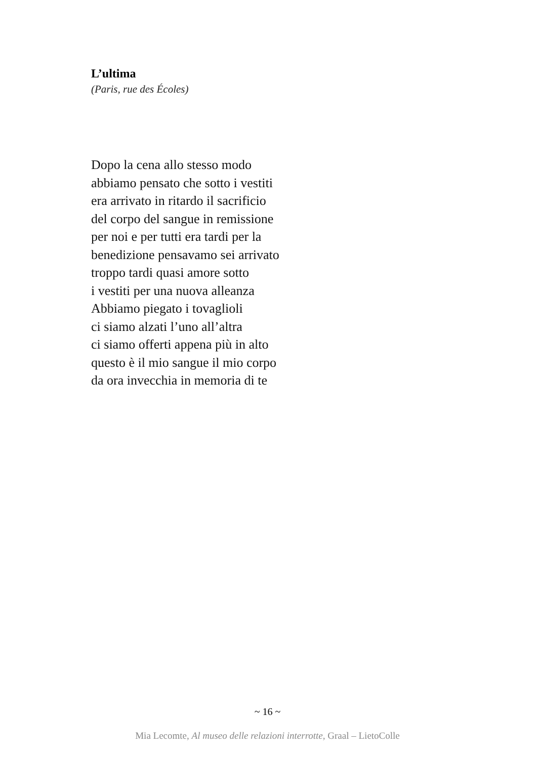L’ultima
(Paris, rue des Écoles)
Dopo la cena allo stesso modo
abbiamo pensato che sotto i vestiti
era arrivato in ritardo il sacrificio
del corpo del sangue in remissione
per noi e per tutti era tardi per la
benedizione pensavamo sei arrivato
troppo tardi quasi amore sotto
i vestiti per una nuova alleanza
Abbiamo piegato i tovaglioli
ci siamo alzati l’uno all’altra
ci siamo offerti appena più in alto
questo è il mio sangue il mio corpo
da ora invecchia in memoria di te
~ 16 ~
Mia Lecomte, Al museo delle relazioni interrotte, Graal – LietoColle